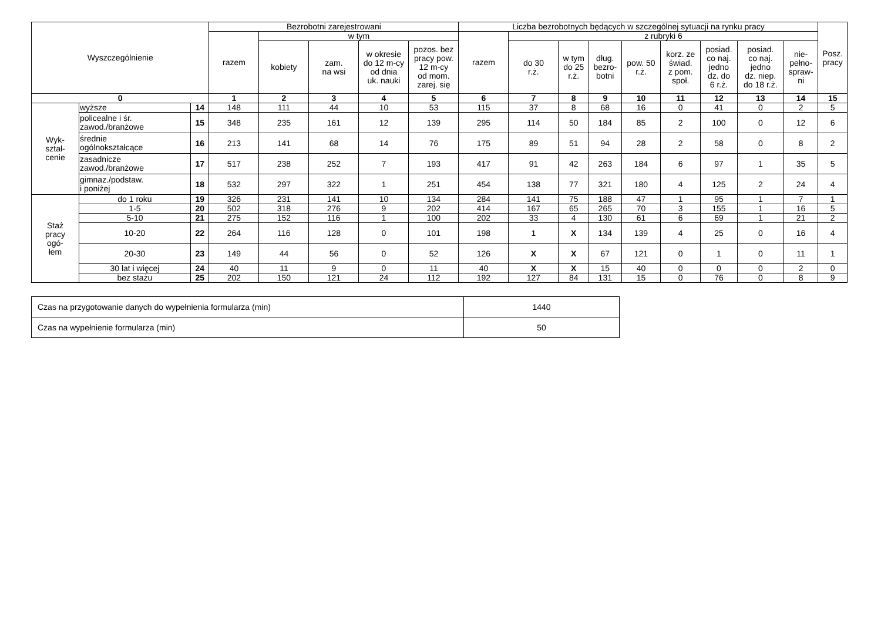| Wyszczególnienie | | | Bezrobotni zarejestrowani | | | | | Liczba bezrobotnych będących w szczególnej sytuacji na rynku pracy | | | | | | | | | Posz. pracy |
| --- | --- | --- | --- | --- | --- | --- | --- | --- | --- | --- | --- | --- | --- | --- | --- | --- | --- |
| | | | razem | w tym | | | | razem | z rubryki 6 | | | | | | | | |
| | | | | kobiety | zam. na wsi | w okresie do 12 m-cy od dnia uk. nauki | pozos. bez pracy pow. 12 m-cy od mom. zarej. się | | do 30 r.ż. | w tym do 25 r.ż. | dług. bezro- botni | pow. 50 r.ż. | korz. ze świad. z pom. społ. | posiad. co naj. jedno dz. do 6 r.ż. | posiad. co naj. jedno dz. niep. do 18 r.ż. | nie- pełno- spraw- ni | |
| 0 | | | 1 | 2 | 3 | 4 | 5 | 6 | 7 | 8 | 9 | 10 | 11 | 12 | 13 | 14 | 15 |
| Wyk- ształ- cenie | wyższe | 14 | 148 | 111 | 44 | 10 | 53 | 115 | 37 | 8 | 68 | 16 | 0 | 41 | 0 | 2 | 5 |
| | policealne i śr. zawod./branżowe | 15 | 348 | 235 | 161 | 12 | 139 | 295 | 114 | 50 | 184 | 85 | 2 | 100 | 0 | 12 | 6 |
| | średnie ogólnokształcące | 16 | 213 | 141 | 68 | 14 | 76 | 175 | 89 | 51 | 94 | 28 | 2 | 58 | 0 | 8 | 2 |
| | zasadnicze zawod./branżowe | 17 | 517 | 238 | 252 | 7 | 193 | 417 | 91 | 42 | 263 | 184 | 6 | 97 | 1 | 35 | 5 |
| | gimnaz./podstaw. i poniżej | 18 | 532 | 297 | 322 | 1 | 251 | 454 | 138 | 77 | 321 | 180 | 4 | 125 | 2 | 24 | 4 |
| Staż pracy ogó- łem | do 1 roku | 19 | 326 | 231 | 141 | 10 | 134 | 284 | 141 | 75 | 188 | 47 | 1 | 95 | 1 | 7 | 1 |
| | 1-5 | 20 | 502 | 318 | 276 | 9 | 202 | 414 | 167 | 65 | 265 | 70 | 3 | 155 | 1 | 16 | 5 |
| | 5-10 | 21 | 275 | 152 | 116 | 1 | 100 | 202 | 33 | 4 | 130 | 61 | 6 | 69 | 1 | 21 | 2 |
| | 10-20 | 22 | 264 | 116 | 128 | 0 | 101 | 198 | 1 | X | 134 | 139 | 4 | 25 | 0 | 16 | 4 |
| | 20-30 | 23 | 149 | 44 | 56 | 0 | 52 | 126 | X | X | 67 | 121 | 0 | 1 | 0 | 11 | 1 |
| | 30 lat i więcej | 24 | 40 | 11 | 9 | 0 | 11 | 40 | X | X | 15 | 40 | 0 | 0 | 0 | 2 | 0 |
| | bez stażu | 25 | 202 | 150 | 121 | 24 | 112 | 192 | 127 | 84 | 131 | 15 | 0 | 76 | 0 | 8 | 9 |
| Czas na przygotowanie danych do wypełnienia formularza (min) | 1440 |
| Czas na wypełnienie formularza (min) | 50 |